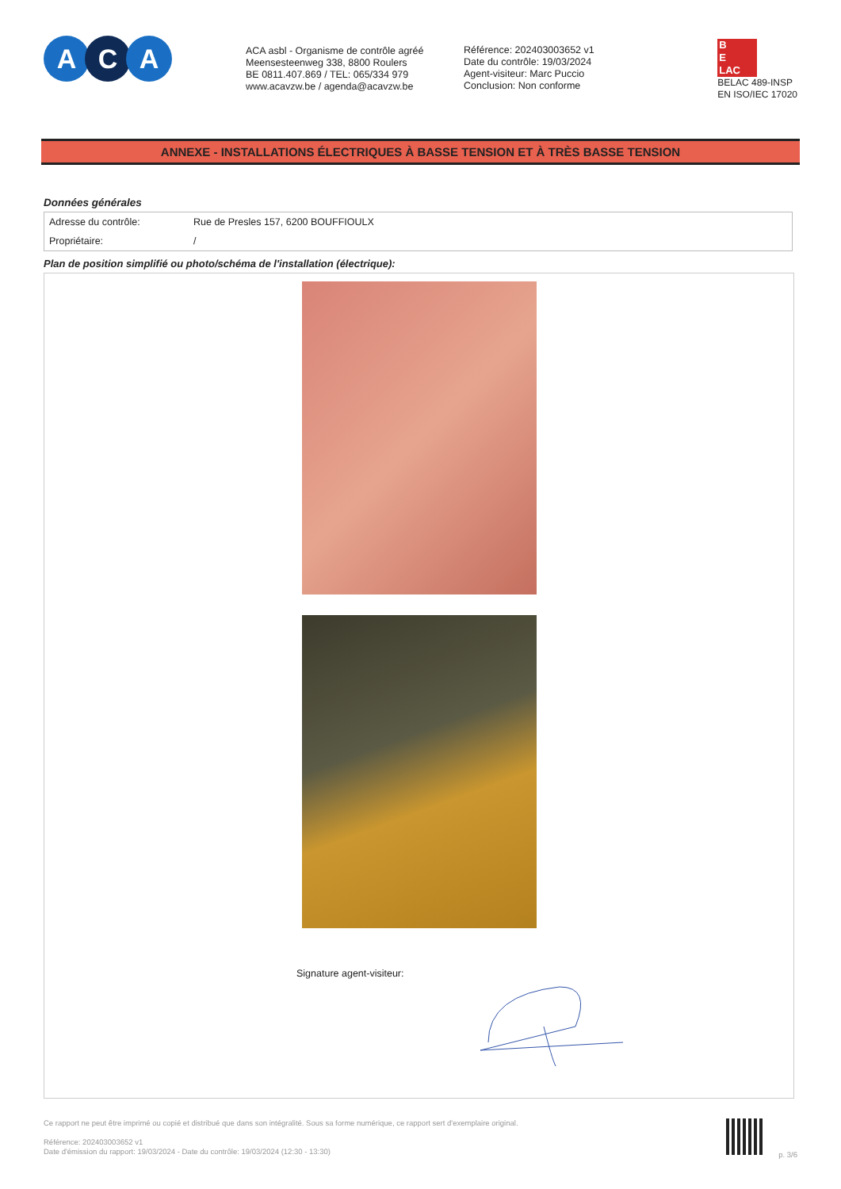A C A
ACA asbl - Organisme de contrôle agréé
Meensesteenweg 338, 8800 Roulers
BE 0811.407.869 / TEL: 065/334 979
www.acavzw.be / agenda@acavzw.be
Référence: 202403003652 v1
Date du contrôle: 19/03/2024
Agent-visiteur: Marc Puccio
Conclusion: Non conforme
B
E
LAC
BELAC 489-INSP
EN ISO/IEC 17020
ANNEXE - INSTALLATIONS ÉLECTRIQUES À BASSE TENSION ET À TRÈS BASSE TENSION
Données générales
| Adresse du contrôle: | Rue de Presles 157, 6200 BOUFFIOULX |
| Propriétaire: | / |
Plan de position simplifié ou photo/schéma de l'installation (électrique):
Signature agent-visiteur:
Ce rapport ne peut être imprimé ou copié et distribué que dans son intégralité. Sous sa forme numérique, ce rapport sert d'exemplaire original.
Référence: 202403003652 v1
Date d'émission du rapport: 19/03/2024 - Date du contrôle: 19/03/2024 (12:30 - 13:30)
p. 3/6